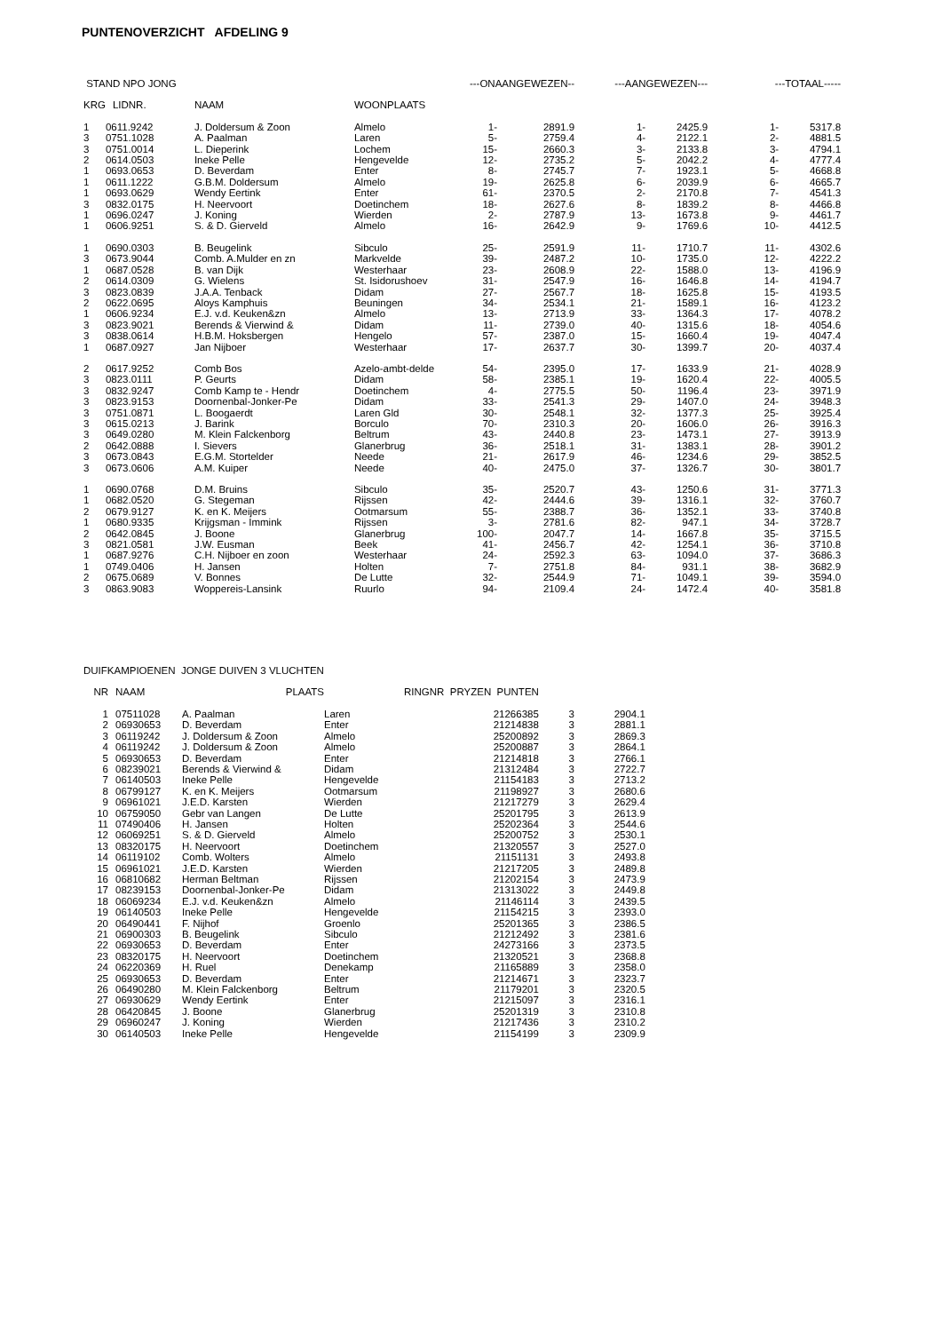PUNTENOVERZICHT AFDELING 9
| STAND NPO JONG | | | | ---ONAANGEWEZEN-- | | ---AANGEWEZEN--- | | ---TOTAAL----- | |
| --- | --- | --- | --- | --- | --- | --- | --- | --- | --- |
| KRG | LIDNR. | NAAM | WOONPLAATS | | | | | | |
| 1 | 0611.9242 | J. Doldersum & Zoon | Almelo | 1- | 2891.9 | 1- | 2425.9 | 1- | 5317.8 |
| 3 | 0751.1028 | A. Paalman | Laren | 5- | 2759.4 | 4- | 2122.1 | 2- | 4881.5 |
| 3 | 0751.0014 | L. Dieperink | Lochem | 15- | 2660.3 | 3- | 2133.8 | 3- | 4794.1 |
| 2 | 0614.0503 | Ineke Pelle | Hengevelde | 12- | 2735.2 | 5- | 2042.2 | 4- | 4777.4 |
| 1 | 0693.0653 | D. Beverdam | Enter | 8- | 2745.7 | 7- | 1923.1 | 5- | 4668.8 |
| 1 | 0611.1222 | G.B.M. Doldersum | Almelo | 19- | 2625.8 | 6- | 2039.9 | 6- | 4665.7 |
| 1 | 0693.0629 | Wendy Eertink | Enter | 61- | 2370.5 | 2- | 2170.8 | 7- | 4541.3 |
| 3 | 0832.0175 | H. Neervoort | Doetinchem | 18- | 2627.6 | 8- | 1839.2 | 8- | 4466.8 |
| 1 | 0696.0247 | J. Koning | Wierden | 2- | 2787.9 | 13- | 1673.8 | 9- | 4461.7 |
| 1 | 0606.9251 | S. & D. Gierveld | Almelo | 16- | 2642.9 | 9- | 1769.6 | 10- | 4412.5 |
| 1 | 0690.0303 | B. Beugelink | Sibculo | 25- | 2591.9 | 11- | 1710.7 | 11- | 4302.6 |
| 3 | 0673.9044 | Comb. A.Mulder en zn | Markvelde | 39- | 2487.2 | 10- | 1735.0 | 12- | 4222.2 |
| 1 | 0687.0528 | B. van Dijk | Westerhaar | 23- | 2608.9 | 22- | 1588.0 | 13- | 4196.9 |
| 2 | 0614.0309 | G. Wielens | St. Isidorushoev | 31- | 2547.9 | 16- | 1646.8 | 14- | 4194.7 |
| 3 | 0823.0839 | J.A.A. Tenback | Didam | 27- | 2567.7 | 18- | 1625.8 | 15- | 4193.5 |
| 2 | 0622.0695 | Aloys Kamphuis | Beuningen | 34- | 2534.1 | 21- | 1589.1 | 16- | 4123.2 |
| 1 | 0606.9234 | E.J. v.d. Keuken&zn | Almelo | 13- | 2713.9 | 33- | 1364.3 | 17- | 4078.2 |
| 3 | 0823.9021 | Berends & Vierwind & | Didam | 11- | 2739.0 | 40- | 1315.6 | 18- | 4054.6 |
| 3 | 0838.0614 | H.B.M. Hoksbergen | Hengelo | 57- | 2387.0 | 15- | 1660.4 | 19- | 4047.4 |
| 1 | 0687.0927 | Jan Nijboer | Westerhaar | 17- | 2637.7 | 30- | 1399.7 | 20- | 4037.4 |
| 2 | 0617.9252 | Comb Bos | Azelo-ambt-delde | 54- | 2395.0 | 17- | 1633.9 | 21- | 4028.9 |
| 3 | 0823.0111 | P. Geurts | Didam | 58- | 2385.1 | 19- | 1620.4 | 22- | 4005.5 |
| 3 | 0832.9247 | Comb Kamp te - Hendr | Doetinchem | 4- | 2775.5 | 50- | 1196.4 | 23- | 3971.9 |
| 3 | 0823.9153 | Doornenbal-Jonker-Pe | Didam | 33- | 2541.3 | 29- | 1407.0 | 24- | 3948.3 |
| 3 | 0751.0871 | L. Boogaerdt | Laren Gld | 30- | 2548.1 | 32- | 1377.3 | 25- | 3925.4 |
| 3 | 0615.0213 | J. Barink | Borculo | 70- | 2310.3 | 20- | 1606.0 | 26- | 3916.3 |
| 3 | 0649.0280 | M. Klein Falckenborg | Beltrum | 43- | 2440.8 | 23- | 1473.1 | 27- | 3913.9 |
| 2 | 0642.0888 | I. Sievers | Glanerbrug | 36- | 2518.1 | 31- | 1383.1 | 28- | 3901.2 |
| 3 | 0673.0843 | E.G.M. Stortelder | Neede | 21- | 2617.9 | 46- | 1234.6 | 29- | 3852.5 |
| 3 | 0673.0606 | A.M. Kuiper | Neede | 40- | 2475.0 | 37- | 1326.7 | 30- | 3801.7 |
| 1 | 0690.0768 | D.M. Bruins | Sibculo | 35- | 2520.7 | 43- | 1250.6 | 31- | 3771.3 |
| 1 | 0682.0520 | G. Stegeman | Rijssen | 42- | 2444.6 | 39- | 1316.1 | 32- | 3760.7 |
| 2 | 0679.9127 | K. en K. Meijers | Ootmarsum | 55- | 2388.7 | 36- | 1352.1 | 33- | 3740.8 |
| 1 | 0680.9335 | Krijgsman - Immink | Rijssen | 3- | 2781.6 | 82- | 947.1 | 34- | 3728.7 |
| 2 | 0642.0845 | J. Boone | Glanerbrug | 100- | 2047.7 | 14- | 1667.8 | 35- | 3715.5 |
| 3 | 0821.0581 | J.W. Eusman | Beek | 41- | 2456.7 | 42- | 1254.1 | 36- | 3710.8 |
| 1 | 0687.9276 | C.H. Nijboer en zoon | Westerhaar | 24- | 2592.3 | 63- | 1094.0 | 37- | 3686.3 |
| 1 | 0749.0406 | H. Jansen | Holten | 7- | 2751.8 | 84- | 931.1 | 38- | 3682.9 |
| 2 | 0675.0689 | V. Bonnes | De Lutte | 32- | 2544.9 | 71- | 1049.1 | 39- | 3594.0 |
| 3 | 0863.9083 | Woppereis-Lansink | Ruurlo | 94- | 2109.4 | 24- | 1472.4 | 40- | 3581.8 |
| DUIFKAMPIOENEN JONGE DUIVEN 3 VLUCHTEN | | | | | | |
| --- | --- | --- | --- | --- | --- | --- |
| NR | NAAM | PLAATS | | RINGNR PRYZEN PUNTEN | | |
| 1 | 07511028 | A. Paalman | Laren | 21266385 | 3 | 2904.1 |
| 2 | 06930653 | D. Beverdam | Enter | 21214838 | 3 | 2881.1 |
| 3 | 06119242 | J. Doldersum & Zoon | Almelo | 25200892 | 3 | 2869.3 |
| 4 | 06119242 | J. Doldersum & Zoon | Almelo | 25200887 | 3 | 2864.1 |
| 5 | 06930653 | D. Beverdam | Enter | 21214818 | 3 | 2766.1 |
| 6 | 08239021 | Berends & Vierwind & | Didam | 21312484 | 3 | 2722.7 |
| 7 | 06140503 | Ineke Pelle | Hengevelde | 21154183 | 3 | 2713.2 |
| 8 | 06799127 | K. en K. Meijers | Ootmarsum | 21198927 | 3 | 2680.6 |
| 9 | 06961021 | J.E.D. Karsten | Wierden | 21217279 | 3 | 2629.4 |
| 10 | 06759050 | Gebr van Langen | De Lutte | 25201795 | 3 | 2613.9 |
| 11 | 07490406 | H. Jansen | Holten | 25202364 | 3 | 2544.6 |
| 12 | 06069251 | S. & D. Gierveld | Almelo | 25200752 | 3 | 2530.1 |
| 13 | 08320175 | H. Neervoort | Doetinchem | 21320557 | 3 | 2527.0 |
| 14 | 06119102 | Comb. Wolters | Almelo | 21151131 | 3 | 2493.8 |
| 15 | 06961021 | J.E.D. Karsten | Wierden | 21217205 | 3 | 2489.8 |
| 16 | 06810682 | Herman Beltman | Rijssen | 21202154 | 3 | 2473.9 |
| 17 | 08239153 | Doornenbal-Jonker-Pe | Didam | 21313022 | 3 | 2449.8 |
| 18 | 06069234 | E.J. v.d. Keuken&zn | Almelo | 21146114 | 3 | 2439.5 |
| 19 | 06140503 | Ineke Pelle | Hengevelde | 21154215 | 3 | 2393.0 |
| 20 | 06490441 | F. Nijhof | Groenlo | 25201365 | 3 | 2386.5 |
| 21 | 06900303 | B. Beugelink | Sibculo | 21212492 | 3 | 2381.6 |
| 22 | 06930653 | D. Beverdam | Enter | 24273166 | 3 | 2373.5 |
| 23 | 08320175 | H. Neervoort | Doetinchem | 21320521 | 3 | 2368.8 |
| 24 | 06220369 | H. Ruel | Denekamp | 21165889 | 3 | 2358.0 |
| 25 | 06930653 | D. Beverdam | Enter | 21214671 | 3 | 2323.7 |
| 26 | 06490280 | M. Klein Falckenborg | Beltrum | 21179201 | 3 | 2320.5 |
| 27 | 06930629 | Wendy Eertink | Enter | 21215097 | 3 | 2316.1 |
| 28 | 06420845 | J. Boone | Glanerbrug | 25201319 | 3 | 2310.8 |
| 29 | 06960247 | J. Koning | Wierden | 21217436 | 3 | 2310.2 |
| 30 | 06140503 | Ineke Pelle | Hengevelde | 21154199 | 3 | 2309.9 |